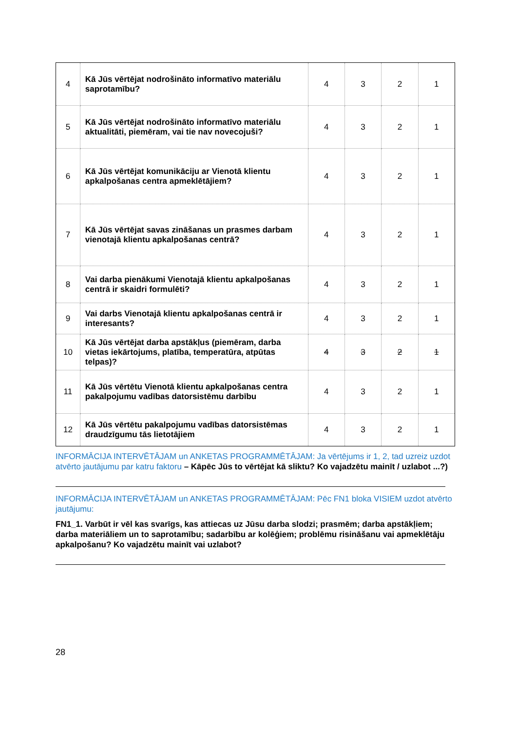| 4 | Kā Jūs vērtējat nodrošināto informatīvo materiālu saprotamību? | 4 | 3 | 2 | 1 |
| 5 | Kā Jūs vērtējat nodrošināto informatīvo materiālu aktualitāti, piemēram, vai tie nav novecojuši? | 4 | 3 | 2 | 1 |
| 6 | Kā Jūs vērtējat komunikāciju ar Vienotā klientu apkalpošanas centra apmeklētājiem? | 4 | 3 | 2 | 1 |
| 7 | Kā Jūs vērtējat savas zināšanas un prasmes darbam vienotajā klientu apkalpošanas centrā? | 4 | 3 | 2 | 1 |
| 8 | Vai darba pienākumi Vienotajā klientu apkalpošanas centrā ir skaidri formulēti? | 4 | 3 | 2 | 1 |
| 9 | Vai darbs Vienotajā klientu apkalpošanas centrā ir interesants? | 4 | 3 | 2 | 1 |
| 10 | Kā Jūs vērtējat darba apstākļus (piemēram, darba vietas iekārtojums, platība, temperatūra, atpūtas telpas)? | 4 | 3 | 2 | 1 |
| 11 | Kā Jūs vērtētu Vienotā klientu apkalpošanas centra pakalpojumu vadības datorsistēmu darbību | 4 | 3 | 2 | 1 |
| 12 | Kā Jūs vērtētu pakalpojumu vadības datorsistēmas draudzīgumu tās lietotājiem | 4 | 3 | 2 | 1 |
INFORMĀCIJA INTERVĒTĀJAM un ANKETAS PROGRAMMĒTĀJAM: Ja vērtējums ir 1, 2, tad uzreiz uzdot atvērto jautājumu par katru faktoru – Kāpēc Jūs to vērtējat kā sliktu? Ko vajadzētu mainīt / uzlabot ...?)
INFORMĀCIJA INTERVĒTĀJAM un ANKETAS PROGRAMMĒTĀJAM: Pēc FN1 bloka VISIEM uzdot atvērto jautājumu:
FN1_1. Varbūt ir vēl kas svarīgs, kas attiecas uz Jūsu darba slodzi; prasmēm; darba apstākļiem; darba materiāliem un to saprotamību; sadarbību ar kolēģiem; problēmu risināšanu vai apmeklētāju apkalpošanu? Ko vajadzētu mainīt vai uzlabot?
28